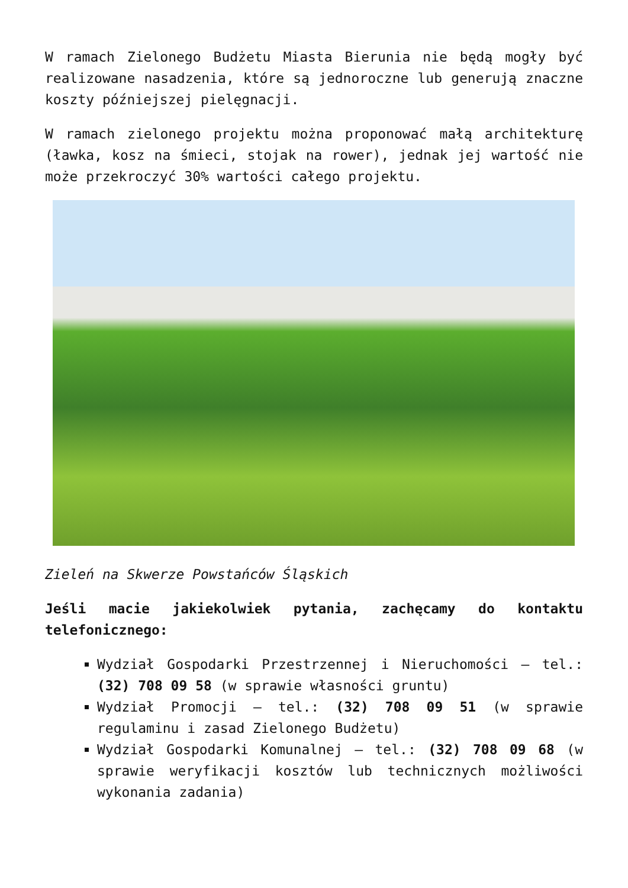W ramach Zielonego Budżetu Miasta Bierunia nie będą mogły być realizowane nasadzenia, które są jednoroczne lub generują znaczne koszty późniejszej pielęgnacji.
W ramach zielonego projektu można proponować małą architekturę (ławka, kosz na śmieci, stojak na rower), jednak jej wartość nie może przekroczyć 30% wartości całego projektu.
Zieleń na Skwerze Powstańców Śląskich
Jeśli macie jakiekolwiek pytania, zachęcamy do kontaktu telefonicznego:
Wydział Gospodarki Przestrzennej i Nieruchomości – tel.: (32) 708 09 58 (w sprawie własności gruntu)
Wydział Promocji – tel.: (32) 708 09 51 (w sprawie regulaminu i zasad Zielonego Budżetu)
Wydział Gospodarki Komunalnej – tel.: (32) 708 09 68 (w sprawie weryfikacji kosztów lub technicznych możliwości wykonania zadania)